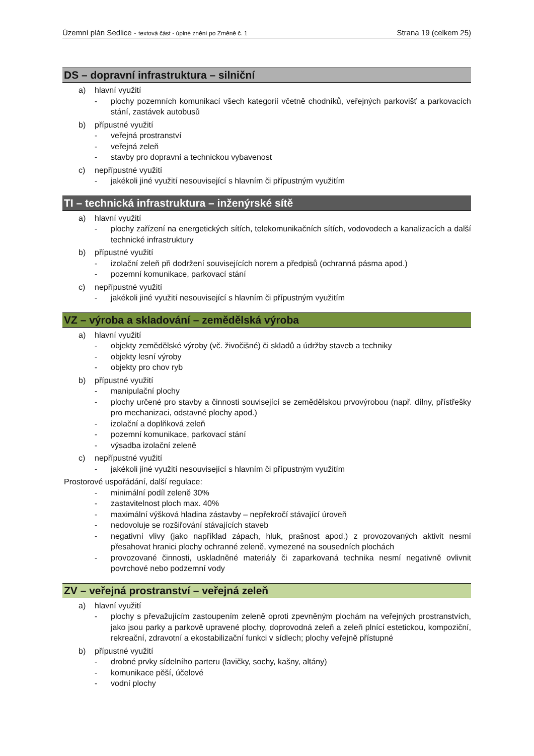Územní plán Sedlice - textová část - úplné znění po Změně č. 1 Strana 19 (celkem 25)
DS – dopravní infrastruktura – silniční
a) hlavní využití
- plochy pozemních komunikací všech kategorií včetně chodníků, veřejných parkovišť a parkovacích stání, zastávek autobusů
b) přípustné využití
- veřejná prostranství
- veřejná zeleň
- stavby pro dopravní a technickou vybavenost
c) nepřípustné využití
- jakékoli jiné využití nesouvisející s hlavním či přípustným využitím
TI – technická infrastruktura – inženýrské sítě
a) hlavní využití
- plochy zařízení na energetických sítích, telekomunikačních sítích, vodovodech a kanalizacích a další technické infrastruktury
b) přípustné využití
- izolační zeleň při dodržení souvisejících norem a předpisů (ochranná pásma apod.)
- pozemní komunikace, parkovací stání
c) nepřípustné využití
- jakékoli jiné využití nesouvisející s hlavním či přípustným využitím
VZ – výroba a skladování – zemědělská výroba
a) hlavní využití
- objekty zemědělské výroby (vč. živočišné) či skladů a údržby staveb a techniky
- objekty lesní výroby
- objekty pro chov ryb
b) přípustné využití
- manipulační plochy
- plochy určené pro stavby a činnosti související se zemědělskou prvovýrobou (např. dílny, přístřešky pro mechanizaci, odstavné plochy apod.)
- izolační a doplňková zeleň
- pozemní komunikace, parkovací stání
- výsadba izolační zeleně
c) nepřípustné využití
- jakékoli jiné využití nesouvisející s hlavním či přípustným využitím
Prostorové uspořádání, další regulace:
- minimální podíl zeleně 30%
- zastavitelnost ploch max. 40%
- maximální výšková hladina zástavby – nepřekročí stávající úroveň
- nedovoluje se rozšiřování stávajících staveb
- negativní vlivy (jako například zápach, hluk, prašnost apod.) z provozovaných aktivit nesmí přesahovat hranici plochy ochranné zeleně, vymezené na sousedních plochách
- provozované činnosti, uskladněné materiály či zaparkovaná technika nesmí negativně ovlivnit povrchové nebo podzemní vody
ZV – veřejná prostranství – veřejná zeleň
a) hlavní využití
- plochy s převažujícím zastoupením zeleně oproti zpevněným plochám na veřejných prostranstvích, jako jsou parky a parkově upravené plochy, doprovodná zeleň a zeleň plnící estetickou, kompoziční, rekreační, zdravotní a ekostabilizační funkci v sídlech; plochy veřejně přístupné
b) přípustné využití
- drobné prvky sídelního parteru (lavičky, sochy, kašny, altány)
- komunikace pěší, účelové
- vodní plochy